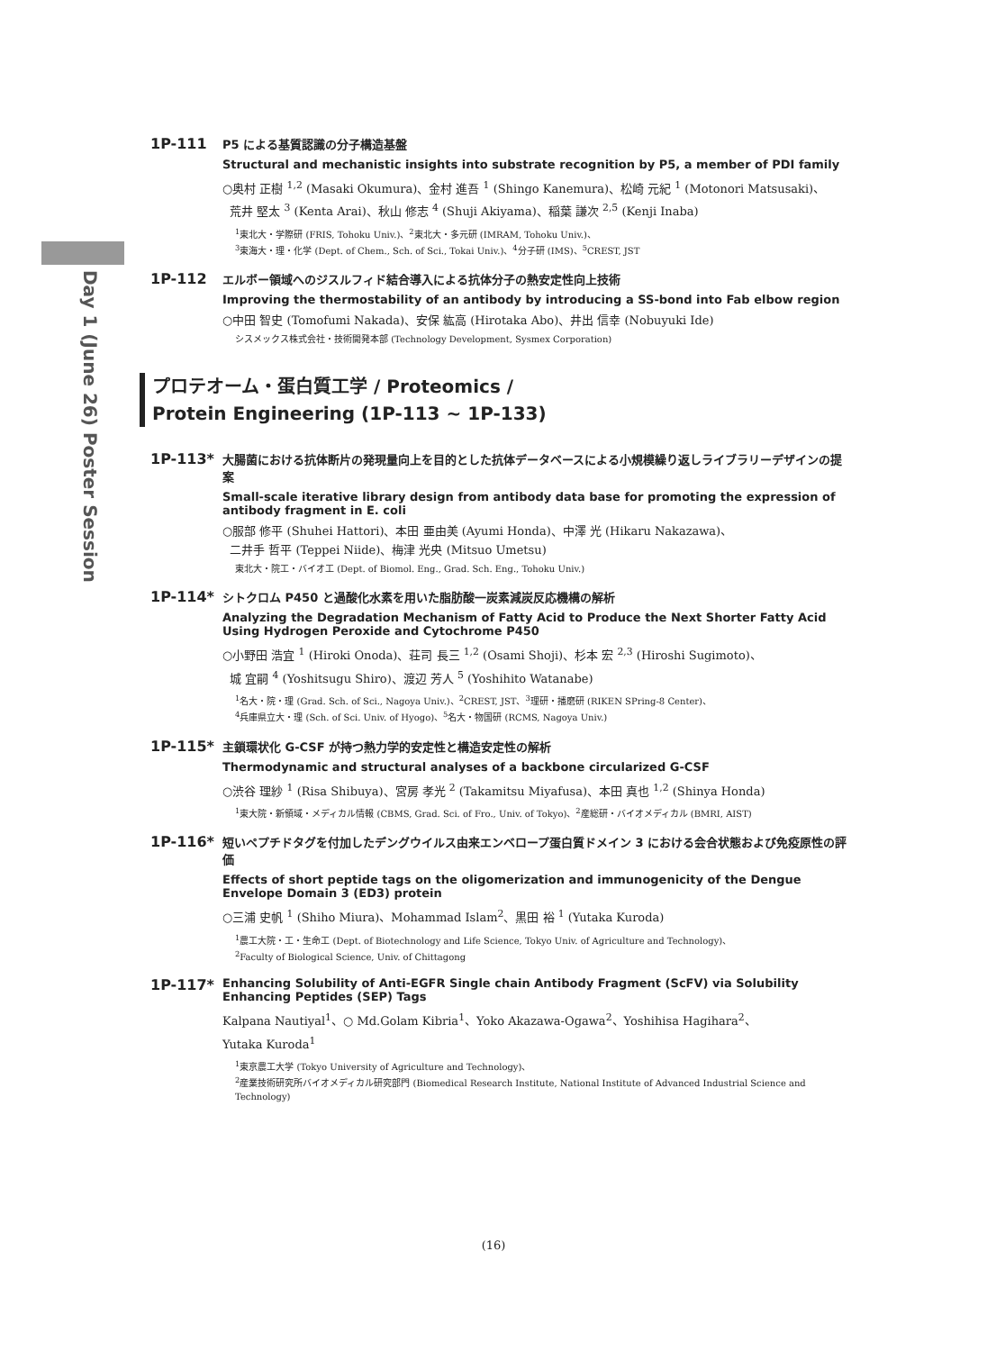Day 1 (June 26) Poster Session
1P-111
P5 による基質認識の分子構造基盤
Structural and mechanistic insights into substrate recognition by P5, a member of PDI family
○奥村 正樹 <sup>1,2</sup> (Masaki Okumura)、金村 進吾 <sup>1</sup> (Shingo Kanemura)、松崎 元紀 <sup>1</sup> (Motonori Matsusaki)、
荒井 堅太 <sup>3</sup> (Kenta Arai)、秋山 修志 <sup>4</sup> (Shuji Akiyama)、稲葉 謙次 <sup>2,5</sup> (Kenji Inaba)
<sup>1</sup> 東北大・学際研 (FRIS, Tohoku Univ.)、<sup>2</sup>東北大・多元研 (IMRAM, Tohoku Univ.)、
<sup>3</sup> 東海大・理・化学 (Dept. of Chem., Sch. of Sci., Tokai Univ.)、<sup>4</sup>分子研 (IMS)、<sup>5</sup>CREST, JST
1P-112
エルボー領域へのジスルフィド結合導入による抗体分子の熱安定性向上技術
Improving the thermostability of an antibody by introducing a SS-bond into Fab elbow region
○中田 智史 (Tomofumi Nakada)、安保 紘高 (Hirotaka Abo)、井出 信幸 (Nobuyuki Ide)
シスメックス株式会社・技術開発本部 (Technology Development, Sysmex Corporation)
プロテオーム・蛋白質工学 / Proteomics /
Protein Engineering (1P-113 ~ 1P-133)
1P-113*
大腸菌における抗体断片の発現量向上を目的とした抗体データベースによる小規模繰り返しライブラリーデザインの提案
Small-scale iterative library design from antibody data base for promoting the expression of antibody fragment in E. coli
○服部 修平 (Shuhei Hattori)、本田 亜由美 (Ayumi Honda)、中澤 光 (Hikaru Nakazawa)、
二井手 哲平 (Teppei Niide)、梅津 光央 (Mitsuo Umetsu)
東北大・院工・バイオ工 (Dept. of Biomol. Eng., Grad. Sch. Eng., Tohoku Univ.)
1P-114*
シトクロム P450 と過酸化水素を用いた脂肪酸一炭素減炭反応機構の解析
Analyzing the Degradation Mechanism of Fatty Acid to Produce the Next Shorter Fatty Acid Using Hydrogen Peroxide and Cytochrome P450
○小野田 浩宜 <sup>1</sup> (Hiroki Onoda)、荘司 長三 <sup>1,2</sup> (Osami Shoji)、杉本 宏 <sup>2,3</sup> (Hiroshi Sugimoto)、
城 宜嗣 <sup>4</sup> (Yoshitsugu Shiro)、渡辺 芳人 <sup>5</sup> (Yoshihito Watanabe)
<sup>1</sup> 名大・院・理 (Grad. Sch. of Sci., Nagoya Univ.)、<sup>2</sup>CREST, JST、<sup>3</sup>理研・播磨研 (RIKEN SPring-8 Center)、
<sup>4</sup> 兵庫県立大・理 (Sch. of Sci. Univ. of Hyogo)、<sup>5</sup>名大・物国研 (RCMS, Nagoya Univ.)
1P-115*
主鎖環状化 G-CSF が持つ熱力学的安定性と構造安定性の解析
Thermodynamic and structural analyses of a backbone circularized G-CSF
○渋谷 理紗 <sup>1</sup> (Risa Shibuya)、宮房 孝光 <sup>2</sup> (Takamitsu Miyafusa)、本田 真也 <sup>1,2</sup> (Shinya Honda)
<sup>1</sup> 東大院・新領域・メディカル情報 (CBMS, Grad. Sci. of Fro., Univ. of Tokyo)、<sup>2</sup>産総研・バイオメディカル (BMRI, AIST)
1P-116*
短いペプチドタグを付加したデングウイルス由来エンベロープ蛋白質ドメイン 3 における会合状態および免疫原性の評価
Effects of short peptide tags on the oligomerization and immunogenicity of the Dengue Envelope Domain 3 (ED3) protein
○三浦 史帆 <sup>1</sup> (Shiho Miura)、Mohammad Islam<sup>2</sup>、黒田 裕 <sup>1</sup> (Yutaka Kuroda)
<sup>1</sup> 農工大院・工・生命工 (Dept. of Biotechnology and Life Science, Tokyo Univ. of Agriculture and Technology)、
<sup>2</sup> Faculty of Biological Science, Univ. of Chittagong
1P-117*
Enhancing Solubility of Anti-EGFR Single chain Antibody Fragment (ScFV) via Solubility Enhancing Peptides (SEP) Tags
Kalpana Nautiyal<sup>1</sup>、○ Md.Golam Kibria<sup>1</sup>、Yoko Akazawa-Ogawa<sup>2</sup>、Yoshihisa Hagihara<sup>2</sup>、
Yutaka Kuroda<sup>1</sup>
<sup>1</sup> 東京農工大学 (Tokyo University of Agriculture and Technology)、
<sup>2</sup> 産業技術研究所バイオメディカル研究部門 (Biomedical Research Institute, National Institute of Advanced Industrial Science and Technology)
(16)